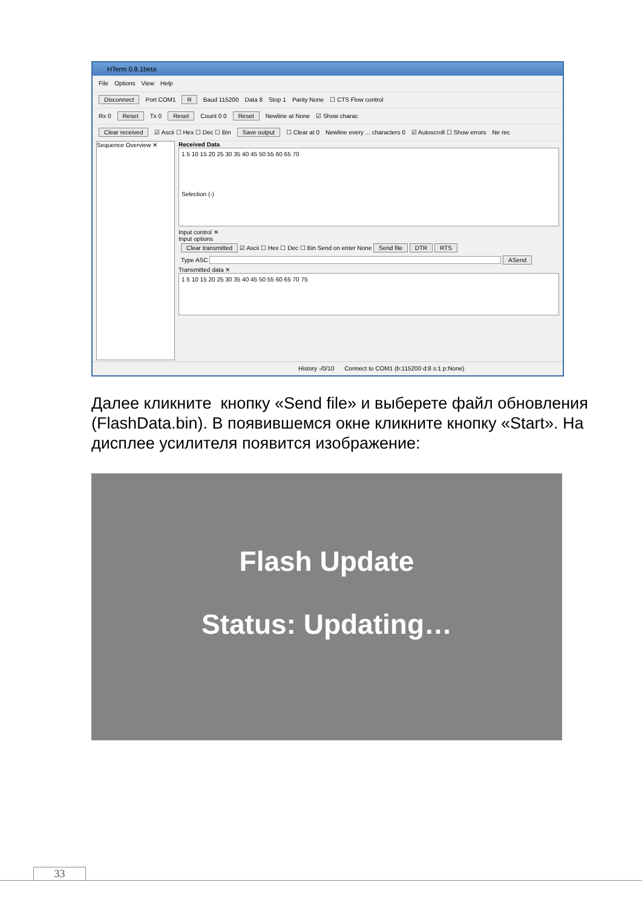HTerm 0.8.1beta
File Options View Help
Disconnect Port COM1 R Baud 115200 Data 8 Stop 1 Parity None ☐ CTS Flow control
Rx 0 Reset Tx 0 Reset Count 0 0 Reset Newline at None ☑ Show charac
Clear received ☑ Ascii ☐ Hex ☐ Dec ☐ Bin Save output ☐ Clear at 0 Newline every ... characters 0 ☑ Autoscroll ☐ Show errors Ne rec
Sequence Overview ✕
Received Data
1 5 10 15 20 25 30 35 40 45 50 55 60 65 70
Selection (-)
Input control ✕
Input options
Clear transmitted ☑ Ascii ☐ Hex ☐ Dec ☐ Bin Send on enter None Send file DTR RTS
Type ASC ASend
Transmitted data ✕
1 5 10 15 20 25 30 35 40 45 50 55 60 65 70 75
History -/0/10 Connect to COM1 (b:115200 d:8 s:1 p:None)
Далее кликните кнопку «Send file» и выберете файл обновления (FlashData.bin). В появившемся окне кликните кнопку «Start». На дисплее усилителя появится изображение:
Flash Update
Status: Updating…
33